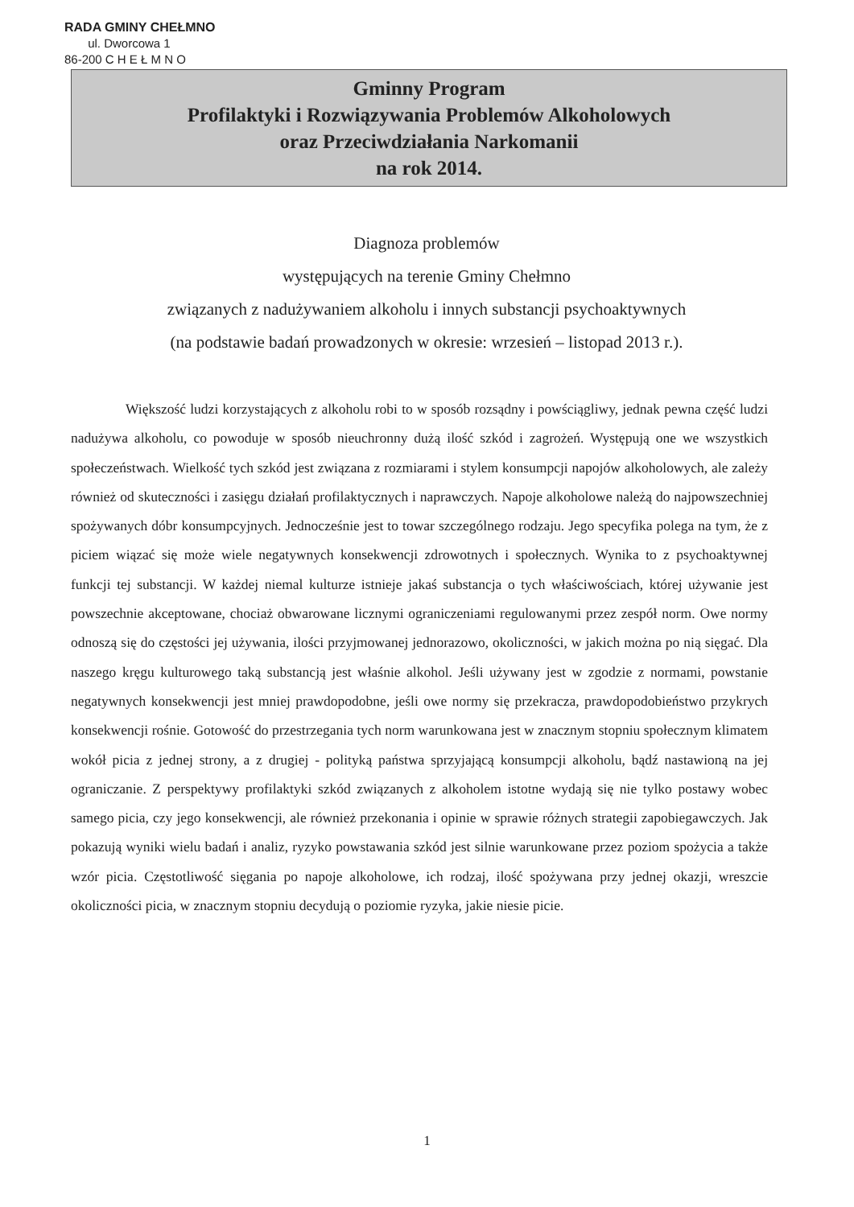RADA GMINY CHEŁMNO
ul. Dworcowa 1
86-200 C H E Ł M N O
Gminny Program
Profilaktyki i Rozwiązywania Problemów Alkoholowych
oraz Przeciwdziałania Narkomanii
na rok 2014.
Diagnoza problemów
występujących na terenie Gminy Chełmno
związanych z nadużywaniem alkoholu i innych substancji psychoaktywnych
(na podstawie badań prowadzonych w okresie: wrzesień – listopad 2013 r.).
Większość ludzi korzystających z alkoholu robi to w sposób rozsądny i powściągliwy, jednak pewna część ludzi nadużywa alkoholu, co powoduje w sposób nieuchronny dużą ilość szkód i zagrożeń. Występują one we wszystkich społeczeństwach. Wielkość tych szkód jest związana z rozmiarami i stylem konsumpcji napojów alkoholowych, ale zależy również od skuteczności i zasięgu działań profilaktycznych i naprawczych. Napoje alkoholowe należą do najpowszechniej spożywanych dóbr konsumpcyjnych. Jednocześnie jest to towar szczególnego rodzaju. Jego specyfika polega na tym, że z piciem wiązać się może wiele negatywnych konsekwencji zdrowotnych i społecznych. Wynika to z psychoaktywnej funkcji tej substancji. W każdej niemal kulturze istnieje jakaś substancja o tych właściwościach, której używanie jest powszechnie akceptowane, chociaż obwarowane licznymi ograniczeniami regulowanymi przez zespół norm. Owe normy odnoszą się do częstości jej używania, ilości przyjmowanej jednorazowo, okoliczności, w jakich można po nią sięgać. Dla naszego kręgu kulturowego taką substancją jest właśnie alkohol. Jeśli używany jest w zgodzie z normami, powstanie negatywnych konsekwencji jest mniej prawdopodobne, jeśli owe normy się przekracza, prawdopodobieństwo przykrych konsekwencji rośnie. Gotowość do przestrzegania tych norm warunkowana jest w znacznym stopniu społecznym klimatem wokół picia z jednej strony, a z drugiej - polityką państwa sprzyjającą konsumpcji alkoholu, bądź nastawioną na jej ograniczanie. Z perspektywy profilaktyki szkód związanych z alkoholem istotne wydają się nie tylko postawy wobec samego picia, czy jego konsekwencji, ale również przekonania i opinie w sprawie różnych strategii zapobiegawczych. Jak pokazują wyniki wielu badań i analiz, ryzyko powstawania szkód jest silnie warunkowane przez poziom spożycia a także wzór picia. Częstotliwość sięgania po napoje alkoholowe, ich rodzaj, ilość spożywana przy jednej okazji, wreszcie okoliczności picia, w znacznym stopniu decydują o poziomie ryzyka, jakie niesie picie.
1